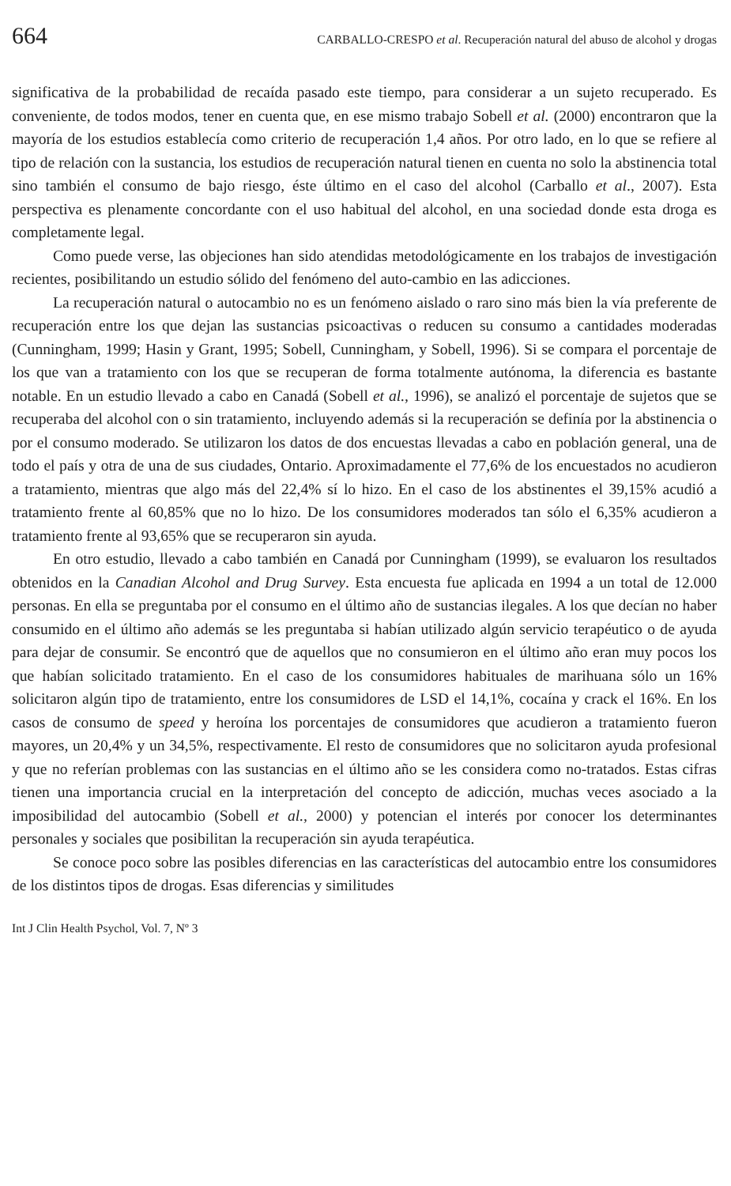664 CARBALLO-CRESPO et al. Recuperación natural del abuso de alcohol y drogas
significativa de la probabilidad de recaída pasado este tiempo, para considerar a un sujeto recuperado. Es conveniente, de todos modos, tener en cuenta que, en ese mismo trabajo Sobell et al. (2000) encontraron que la mayoría de los estudios establecía como criterio de recuperación 1,4 años. Por otro lado, en lo que se refiere al tipo de relación con la sustancia, los estudios de recuperación natural tienen en cuenta no solo la abstinencia total sino también el consumo de bajo riesgo, éste último en el caso del alcohol (Carballo et al., 2007). Esta perspectiva es plenamente concordante con el uso habitual del alcohol, en una sociedad donde esta droga es completamente legal.
Como puede verse, las objeciones han sido atendidas metodológicamente en los trabajos de investigación recientes, posibilitando un estudio sólido del fenómeno del auto-cambio en las adicciones.
La recuperación natural o autocambio no es un fenómeno aislado o raro sino más bien la vía preferente de recuperación entre los que dejan las sustancias psicoactivas o reducen su consumo a cantidades moderadas (Cunningham, 1999; Hasin y Grant, 1995; Sobell, Cunningham, y Sobell, 1996). Si se compara el porcentaje de los que van a tratamiento con los que se recuperan de forma totalmente autónoma, la diferencia es bastante notable. En un estudio llevado a cabo en Canadá (Sobell et al., 1996), se analizó el porcentaje de sujetos que se recuperaba del alcohol con o sin tratamiento, incluyendo además si la recuperación se definía por la abstinencia o por el consumo moderado. Se utilizaron los datos de dos encuestas llevadas a cabo en población general, una de todo el país y otra de una de sus ciudades, Ontario. Aproximadamente el 77,6% de los encuestados no acudieron a tratamiento, mientras que algo más del 22,4% sí lo hizo. En el caso de los abstinentes el 39,15% acudió a tratamiento frente al 60,85% que no lo hizo. De los consumidores moderados tan sólo el 6,35% acudieron a tratamiento frente al 93,65% que se recuperaron sin ayuda.
En otro estudio, llevado a cabo también en Canadá por Cunningham (1999), se evaluaron los resultados obtenidos en la Canadian Alcohol and Drug Survey. Esta encuesta fue aplicada en 1994 a un total de 12.000 personas. En ella se preguntaba por el consumo en el último año de sustancias ilegales. A los que decían no haber consumido en el último año además se les preguntaba si habían utilizado algún servicio terapéutico o de ayuda para dejar de consumir. Se encontró que de aquellos que no consumieron en el último año eran muy pocos los que habían solicitado tratamiento. En el caso de los consumidores habituales de marihuana sólo un 16% solicitaron algún tipo de tratamiento, entre los consumidores de LSD el 14,1%, cocaína y crack el 16%. En los casos de consumo de speed y heroína los porcentajes de consumidores que acudieron a tratamiento fueron mayores, un 20,4% y un 34,5%, respectivamente. El resto de consumidores que no solicitaron ayuda profesional y que no referían problemas con las sustancias en el último año se les considera como no-tratados. Estas cifras tienen una importancia crucial en la interpretación del concepto de adicción, muchas veces asociado a la imposibilidad del autocambio (Sobell et al., 2000) y potencian el interés por conocer los determinantes personales y sociales que posibilitan la recuperación sin ayuda terapéutica.
Se conoce poco sobre las posibles diferencias en las características del autocambio entre los consumidores de los distintos tipos de drogas. Esas diferencias y similitudes
Int J Clin Health Psychol, Vol. 7, Nº 3